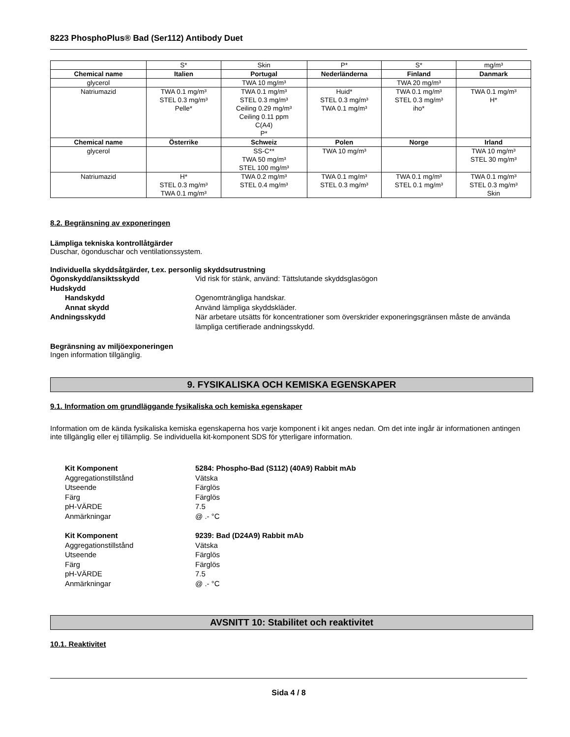8223 PhosphoPlus® Bad (Ser112) Antibody Duet
| | S* | Skin | P* | S* | mg/m³ |
| Chemical name | Italien | Portugal | Nederländerna | Finland | Danmark |
| glycerol | | TWA 10 mg/m³ | | TWA 20 mg/m³ | |
| Natriumazid | TWA 0.1 mg/m³ STEL 0.3 mg/m³ Pelle* | TWA 0.1 mg/m³ STEL 0.3 mg/m³ Ceiling 0.29 mg/m³ Ceiling 0.11 ppm C(A4) P* | Huid* STEL 0.3 mg/m³ TWA 0.1 mg/m³ | TWA 0.1 mg/m³ STEL 0.3 mg/m³ iho* | TWA 0.1 mg/m³ H* |
| Chemical name | Österrike | Schweiz | Polen | Norge | Irland |
| glycerol | | SS-C** TWA 50 mg/m³ STEL 100 mg/m³ | TWA 10 mg/m³ | | TWA 10 mg/m³ STEL 30 mg/m³ |
| Natriumazid | H* STEL 0.3 mg/m³ TWA 0.1 mg/m³ | TWA 0.2 mg/m³ STEL 0.4 mg/m³ | TWA 0.1 mg/m³ STEL 0.3 mg/m³ | TWA 0.1 mg/m³ STEL 0.1 mg/m³ | TWA 0.1 mg/m³ STEL 0.3 mg/m³ Skin |
8.2. Begränsning av exponeringen
Lämpliga tekniska kontrollåtgärder
Duschar, ögonduschar och ventilationssystem.
Individuella skyddsåtgärder, t.ex. personlig skyddsutrustning
Ögonskydd/ansiktsskydd Vid risk för stänk, använd: Tättslutande skyddsglasögon Hudskydd Handskydd Ogenomträngliga handskar. Annat skydd Använd lämpliga skyddskläder. Andningsskydd När arbetare utsätts för koncentrationer som överskrider exponeringsgränsen måste de använda lämpliga certifierade andningsskydd.
Begränsning av miljöexponeringen
Ingen information tillgänglig.
9. FYSIKALISKA OCH KEMISKA EGENSKAPER
9.1. Information om grundläggande fysikaliska och kemiska egenskaper
Information om de kända fysikaliska kemiska egenskaperna hos varje komponent i kit anges nedan. Om det inte ingår är informationen antingen inte tillgänglig eller ej tillämplig. Se individuella kit-komponent SDS för ytterligare information.
Kit Komponent 5284: Phospho-Bad (S112) (40A9) Rabbit mAb Aggregationstillstånd Vätska Utseende Färglös Färg Färglös pH-VÄRDE 7.5 Anmärkningar @ .- °C
Kit Komponent 9239: Bad (D24A9) Rabbit mAb Aggregationstillstånd Vätska Utseende Färglös Färg Färglös pH-VÄRDE 7.5 Anmärkningar @ .- °C
AVSNITT 10: Stabilitet och reaktivitet
10.1. Reaktivitet
Sida 4 / 8